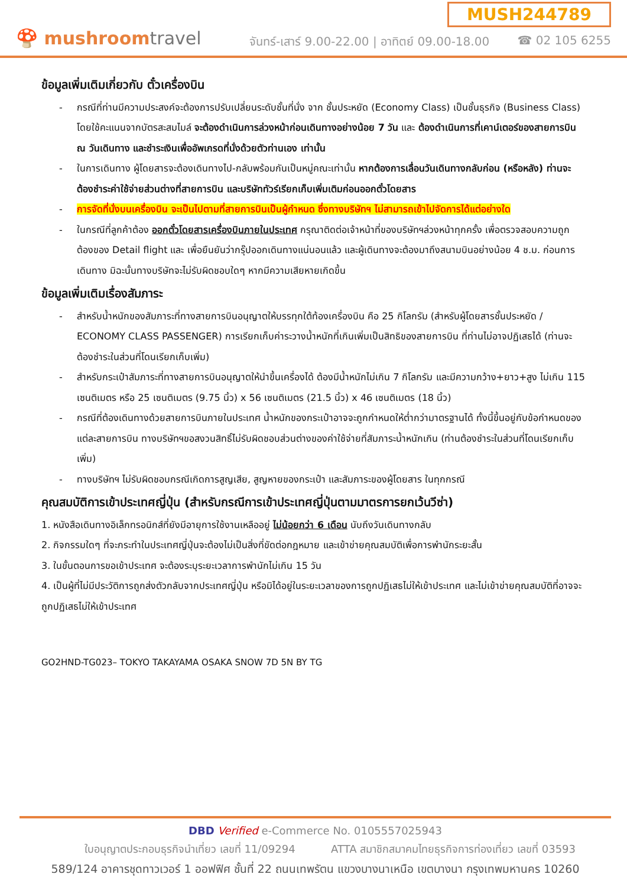🍄 mushroomtravel
MUSH244789
จันทร์-เสาร์ 9.00-22.00 | อาทิตย์ 09.00-18.00 ☎ 02 105 6255
ข้อมูลเพิ่มเติมเกี่ยวกับ ตั๋วเครื่องบิน
- กรณีที่ท่านมีความประสงค์จะต้องการปรับเปลี่ยนระดับชั้นที่นั่ง จาก ชั้นประหยัด (Economy Class) เป็นชั้นธุรกิจ (Business Class) โดยใช้คะแนนจากบัตรสะสมไมล์ จะต้องดำเนินการล่วงหน้าก่อนเดินทางอย่างน้อย 7 วัน และ ต้องดำเนินการที่เคาน์เตอร์ของสายการบิน ณ วันเดินทาง และชำระเงินเพื่ออัพเกรดที่นั่งด้วยตัวท่านเอง เท่านั้น
- ในการเดินทาง ผู้โดยสารจะต้องเดินทางไป-กลับพร้อมกันเป็นหมู่คณะเท่านั้น หากต้องการเลื่อนวันเดินทางกลับก่อน (หรือหลัง) ท่านจะต้องชำระค่าใช้จ่ายส่วนต่างที่สายการบิน และบริษัททัวร์เรียกเก็บเพิ่มเติมก่อนออกตั๋วโดยสาร
- การจัดที่นั่งบนเครื่องบิน จะเป็นไปตามที่สายการบินเป็นผู้กำหนด ซึ่งทางบริษัทฯ ไม่สามารถเข้าไปจัดการได้แต่อย่างใด
- ในกรณีที่ลูกค้าต้อง ออกตั๋วโดยสารเครื่องบินภายในประเทศ กรุณาติดต่อเจ้าหน้าที่ของบริษัทฯล่วงหน้าทุกครั้ง เพื่อตรวจสอบความถูกต้องของ Detail flight และ เพื่อยืนยันว่ากรุ๊ปออกเดินทางแน่นอนแล้ว และผู้เดินทางจะต้องมาถึงสนามบินอย่างน้อย 4 ช.ม. ก่อนการเดินทาง มิฉะนั้นทางบริษัทจะไม่รับผิดชอบใดๆ หากมีความเสียหายเกิดขึ้น
ข้อมูลเพิ่มเติมเรื่องสัมภาระ
- สำหรับน้ำหนักของสัมภาระที่ทางสายการบินอนุญาตให้บรรทุกใต้ท้องเครื่องบิน คือ 25 กิโลกรัม (สำหรับผู้โดยสารชั้นประหยัด / ECONOMY CLASS PASSENGER) การเรียกเก็บค่าระวางน้ำหนักที่เกินเพิ่มเป็นสิทธิของสายการบิน ที่ท่านไม่อาจปฏิเสธได้ (ท่านจะต้องชำระในส่วนที่โดนเรียกเก็บเพิ่ม)
- สำหรับกระเป๋าสัมภาระที่ทางสายการบินอนุญาตให้นำขึ้นเครื่องได้ ต้องมีน้ำหนักไม่เกิน 7 กิโลกรัม และมีความกว้าง+ยาว+สูง ไม่เกิน 115 เซนติเมตร หรือ 25 เซนติเมตร (9.75 นิ้ว) x 56 เซนติเมตร (21.5 นิ้ว) x 46 เซนติเมตร (18 นิ้ว)
- กรณีที่ต้องเดินทางด้วยสายการบินภายในประเทศ น้ำหนักของกระเป๋าอาจจะถูกกำหนดให้ต่ำกว่ามาตรฐานได้ ทั้งนี้ขึ้นอยู่กับข้อกำหนดของแต่ละสายการบิน ทางบริษัทฯขอสงวนสิทธิ์ไม่รับผิดชอบส่วนต่างของค่าใช้จ่ายที่สัมภาระน้ำหนักเกิน (ท่านต้องชำระในส่วนที่โดนเรียกเก็บเพิ่ม)
- ทางบริษัทฯ ไม่รับผิดชอบกรณีเกิดการสูญเสีย, สูญหายของกระเป๋า และสัมภาระของผู้โดยสาร ในทุกกรณี
คุณสมบัติการเข้าประเทศญี่ปุ่น (สำหรับกรณีการเข้าประเทศญี่ปุ่นตามมาตรการยกเว้นวีซ่า)
1. หนังสือเดินทางอิเล็กทรอนิกส์ที่ยังมีอายุการใช้งานเหลืออยู่ ไม่น้อยกว่า 6 เดือน นับถึงวันเดินทางกลับ
2. กิจกรรมใดๆ ที่จะกระทำในประเทศญี่ปุ่นจะต้องไม่เป็นสิ่งที่ขัดต่อกฎหมาย และเข้าข่ายคุณสมบัติเพื่อการพำนักระยะสั้น
3. ในขั้นตอนการขอเข้าประเทศ จะต้องระบุระยะเวลาการพำนักไม่เกิน 15 วัน
4. เป็นผู้ที่ไม่มีประวัติการถูกส่งตัวกลับจากประเทศญี่ปุ่น หรือมิได้อยู่ในระยะเวลาของการถูกปฏิเสธไม่ให้เข้าประเทศ และไม่เข้าข่ายคุณสมบัติที่อาจจะถูกปฏิเสธไม่ให้เข้าประเทศ
GO2HND-TG023– TOKYO TAKAYAMA OSAKA SNOW 7D 5N BY TG
DBD Verified e-Commerce No. 0105557025943
ใบอนุญาตประกอบธุรกิจนำเที่ยว เลขที่ 11/09294 ATTA สมาชิกสมาคมไทยธุรกิจการท่องเที่ยว เลขที่ 03593
589/124 อาคารชุดทาวเวอร์ 1 ออฟฟิศ ชั้นที่ 22 ถนนเทพรัตน แขวงบางนาเหนือ เขตบางนา กรุงเทพมหานคร 10260